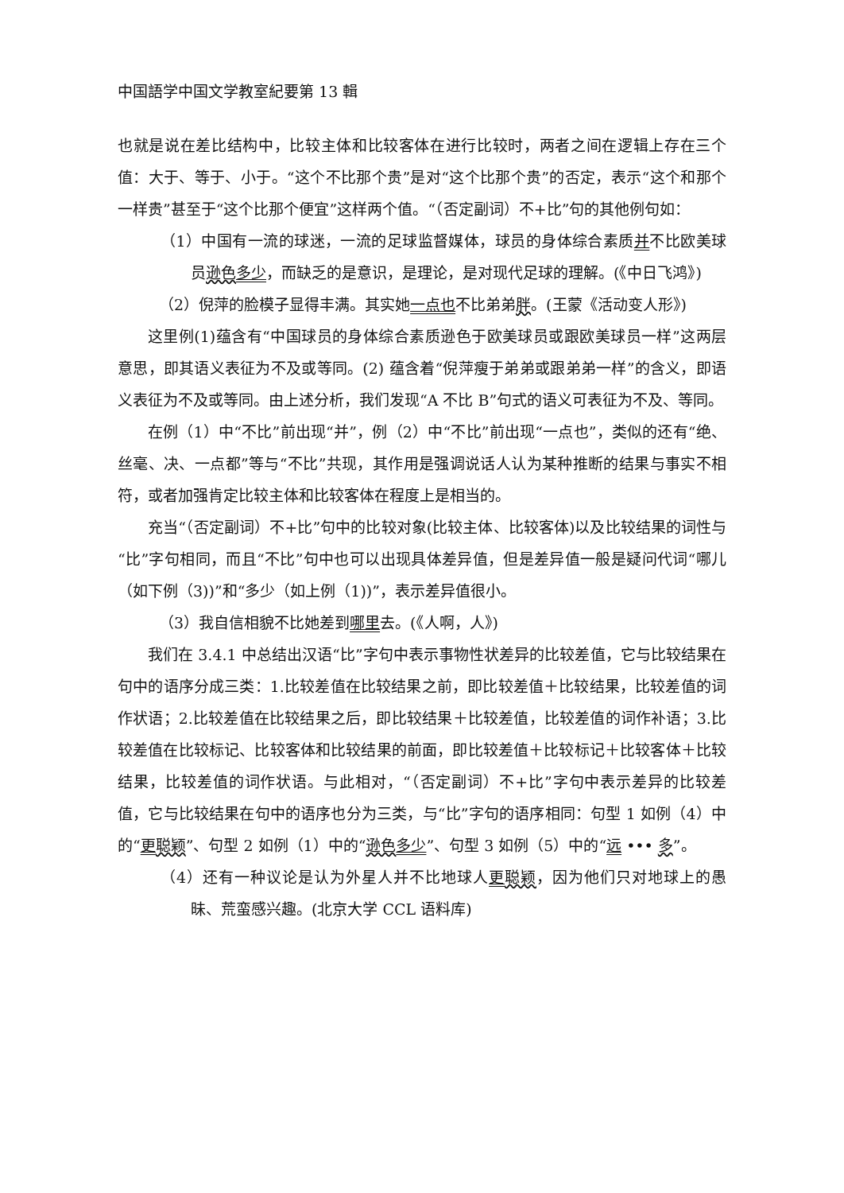中国語学中国文学教室紀要第 13 輯
也就是说在差比结构中，比较主体和比较客体在进行比较时，两者之间在逻辑上存在三个值：大于、等于、小于。“这个不比那个贵”是对“这个比那个贵”的否定，表示“这个和那个一样贵”甚至于“这个比那个便宜”这样两个值。“（否定副词）不+比”句的其他例句如：
（1）中国有一流的球迷，一流的足球监督媒体，球员的身体综合素质并不比欧美球员逊色 多少，而缺乏的是意识，是理论，是对现代足球的理解。(《中日飞鸿》)
（2）倪萍的脸模子显得丰满。其实她一点也不比弟弟胖。(王蒙《活动变人形》)
这里例(1)蕴含有“中国球员的身体综合素质逊色于欧美球员或跟欧美球员一样”这两层意思，即其语义表征为不及或等同。(2) 蕴含着“倪萍瘦于弟弟或跟弟弟一样”的含义，即语义表征为不及或等同。由上述分析，我们发现“A 不比 B”句式的语义可表征为不及、等同。
在例（1）中“不比”前出现“并”，例（2）中“不比”前出现“一点也”，类似的还有“绝、丝毫、决、一点都”等与“不比”共现，其作用是强调说话人认为某种推断的结果与事实不相符，或者加强肯定比较主体和比较客体在程度上是相当的。
充当“（否定副词）不+比”句中的比较对象(比较主体、比较客体)以及比较结果的词性与“比”字句相同，而且“不比”句中也可以出现具体差异值，但是差异值一般是疑问代词“哪儿（如下例（3))”和“多少（如上例（1))”，表示差异值很小。
（3）我自信相貌不比她差到哪里去。(《人啊，人》)
我们在 3.4.1 中总结出汉语“比”字句中表示事物性状差异的比较差值，它与比较结果在句中的语序分成三类：1.比较差值在比较结果之前，即比较差值＋比较结果，比较差值的词作状语；2.比较差值在比较结果之后，即比较结果＋比较差值，比较差值的词作补语；3.比较差值在比较标记、比较客体和比较结果的前面，即比较差值＋比较标记＋比较客体＋比较结果，比较差值的词作状语。与此相对，“（否定副词）不+比”字句中表示差异的比较差值，它与比较结果在句中的语序也分为三类，与“比”字句的语序相同：句型 1 如例（4）中的“更聪颖”、句型 2 如例（1）中的“逊色 多少”、句型 3 如例（5）中的“远 ••• 多”。
（4）还有一种议论是认为外星人并不比地球人更聪颖，因为他们只对地球上的愚昧、荒蛮感兴趣。(北京大学 CCL 语料库)